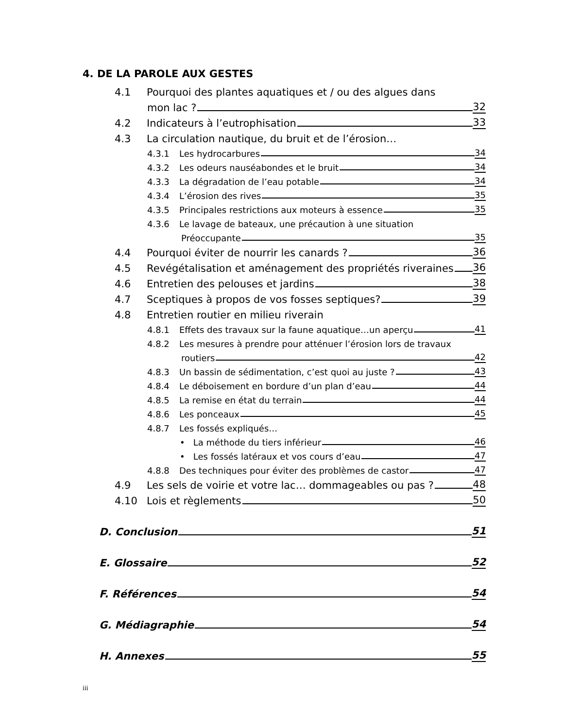4. DE LA PAROLE AUX GESTES
4.1 Pourquoi des plantes aquatiques et / ou des algues dans
mon lac ? 32
4.2 Indicateurs à l’eutrophisation 33
4.3 La circulation nautique, du bruit et de l’érosion…
4.3.1 Les hydrocarbures 34
4.3.2 Les odeurs nauséabondes et le bruit 34
4.3.3 La dégradation de l’eau potable 34
4.3.4 L’érosion des rives 35
4.3.5 Principales restrictions aux moteurs à essence 35
4.3.6 Le lavage de bateaux, une précaution à une situation
Préoccupante 35
4.4 Pourquoi éviter de nourrir les canards ? 36
4.5 Revégétalisation et aménagement des propriétés riveraines 36
4.6 Entretien des pelouses et jardins 38
4.7 Sceptiques à propos de vos fosses septiques? 39
4.8 Entretien routier en milieu riverain
4.8.1 Effets des travaux sur la faune aquatique…un aperçu 41
4.8.2 Les mesures à prendre pour atténuer l’érosion lors de travaux
routiers 42
4.8.3 Un bassin de sédimentation, c’est quoi au juste ? 43
4.8.4 Le déboisement en bordure d’un plan d’eau 44
4.8.5 La remise en état du terrain 44
4.8.6 Les ponceaux 45
4.8.7 Les fossés expliqués…
• La méthode du tiers inférieur 46
• Les fossés latéraux et vos cours d’eau 47
4.8.8 Des techniques pour éviter des problèmes de castor 47
4.9 Les sels de voirie et votre lac… dommageables ou pas ? 48
4.10 Lois et règlements 50
D. Conclusion 51
E. Glossaire 52
F. Références 54
G. Médiagraphie 54
H. Annexes 55
iii